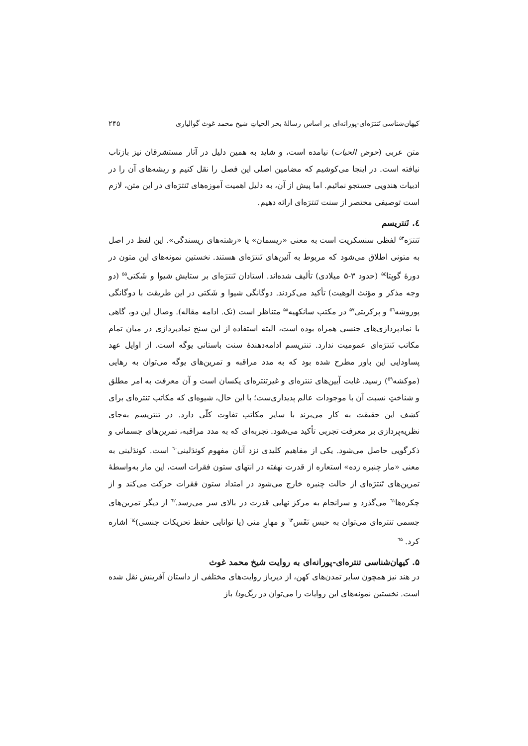کیهان‌شناسی تَنترَه‌ای-پورانه‌ای بر اساس رسالهٔ بحر الحیاتِ شیخ محمد غوث گوالیاری ۲۴۵
متن عربی (حوض الحیات) نیامده است، و شاید به همین دلیل در آثار مستشرقان نیز بازتاب نیافته است. در اینجا می‌کوشیم که مضامین اصلی این فصل را نقل کنیم و ریشه‌های آن را در ادبیات هندویی جستجو نمائیم. اما پیش از آن، به دلیل اهمیت آموزه‌های تَنترَه‌ای در این متن، لازم است توصیفی مختصر از سنت تَنترَه‌ای ارائه دهیم.
٤. تَنتریسم
تَنترَه<sup>۵۳</sup> لفظی سنسکریت است به معنی «ریسمان» یا «رشته‌های ریسندگی». این لفظ در اصل به متونی اطلاق می‌شود که مربوط به آئین‌های تَنترَه‌ای هستند. نخستین نمونه‌های این متون در دورهٔ گوپتا<sup>۵٤</sup> (حدود ۳-۵ میلادی) تألیف شده‌اند. استادان تَنترَه‌ای بر ستایش شیوا و شَکتی<sup>۵۵</sup> (دو وجه مذکر و مؤنث الوهیت) تأکید می‌کردند. دوگانگی شیوا و شَکتی در این طریقت با دوگانگی پوروشه<sup>۵٦</sup> و پرکریتی<sup>۵۷</sup> در مکتب سانکهیه<sup>۵۸</sup> متناظر است (نک. ادامه مقاله). وصال این دو، گاهی با نمادپردازی‌های جنسی همراه بوده است، البته استفاده از این سنخ نمادپردازی در میان تمام مکاتب تَنترَه‌ای عمومیت ندارد. تنتریسم ادامه‌دهندهٔ سنت باستانی یوگه است. از اوایل عهد پساودایی این باور مطرح شده بود که به مدد مراقبه و تمرین‌های یوگه می‌توان به رهایی (موکشه<sup>۵۹</sup>) رسید. غایت آیین‌های تنتره‌ای و غیرتنتره‌ای یکسان است و آن معرفت به امر مطلق و شناختِ نسبت آن با موجودات عالم پدیداری‌ست؛ با این حال، شیوه‌ای که مکاتب تنتره‌ای برای کشف این حقیقت به کار می‌برند با سایر مکاتب تفاوت کلّی دارد. در تنتریسم به‌جای نظریه‌پردازی بر معرفت تجربی تأکید می‌شود. تجربه‌ای که به مدد مراقبه، تمرین‌های جسمانی و ذکرگویی حاصل می‌شود. یکی از مفاهیم کلیدی نزد آنان مفهوم کوندَلینی<sup>٦٠</sup> است. کوندَلینی به معنی «مار چنبره زده» استعاره از قدرت نهفته در انتهای ستون فقرات است، این مار به‌واسطهٔ تمرین‌های تَنترَه‌ای از حالت چنبره خارج می‌شود در امتداد ستون فقرات حرکت می‌کند و از چکره‌ها<sup>٦١</sup> می‌گذرد و سرانجام به مرکز نهایی قدرت در بالای سر می‌رسد.<sup>٦٢</sup> از دیگر تمرین‌های جسمی تنتره‌ای می‌توان به حبس نَفَس<sup>٦٣</sup> و مهارِ منی (یا توانایی حفظ تحریکات جنسی)<sup>٦٤</sup> اشاره کرد. <sup>٦۵</sup>
۵. کیهان‌شناسی تنتره‌ای-پورانه‌ای به روایت شیخ محمد غوث
در هند نیز همچون سایر تمدن‌های کهن، از دیرباز روایت‌های مختلفی از داستان آفرینش نقل شده است. نخستین نمونه‌های این روایات را می‌توان در ریگ‌ودا باز